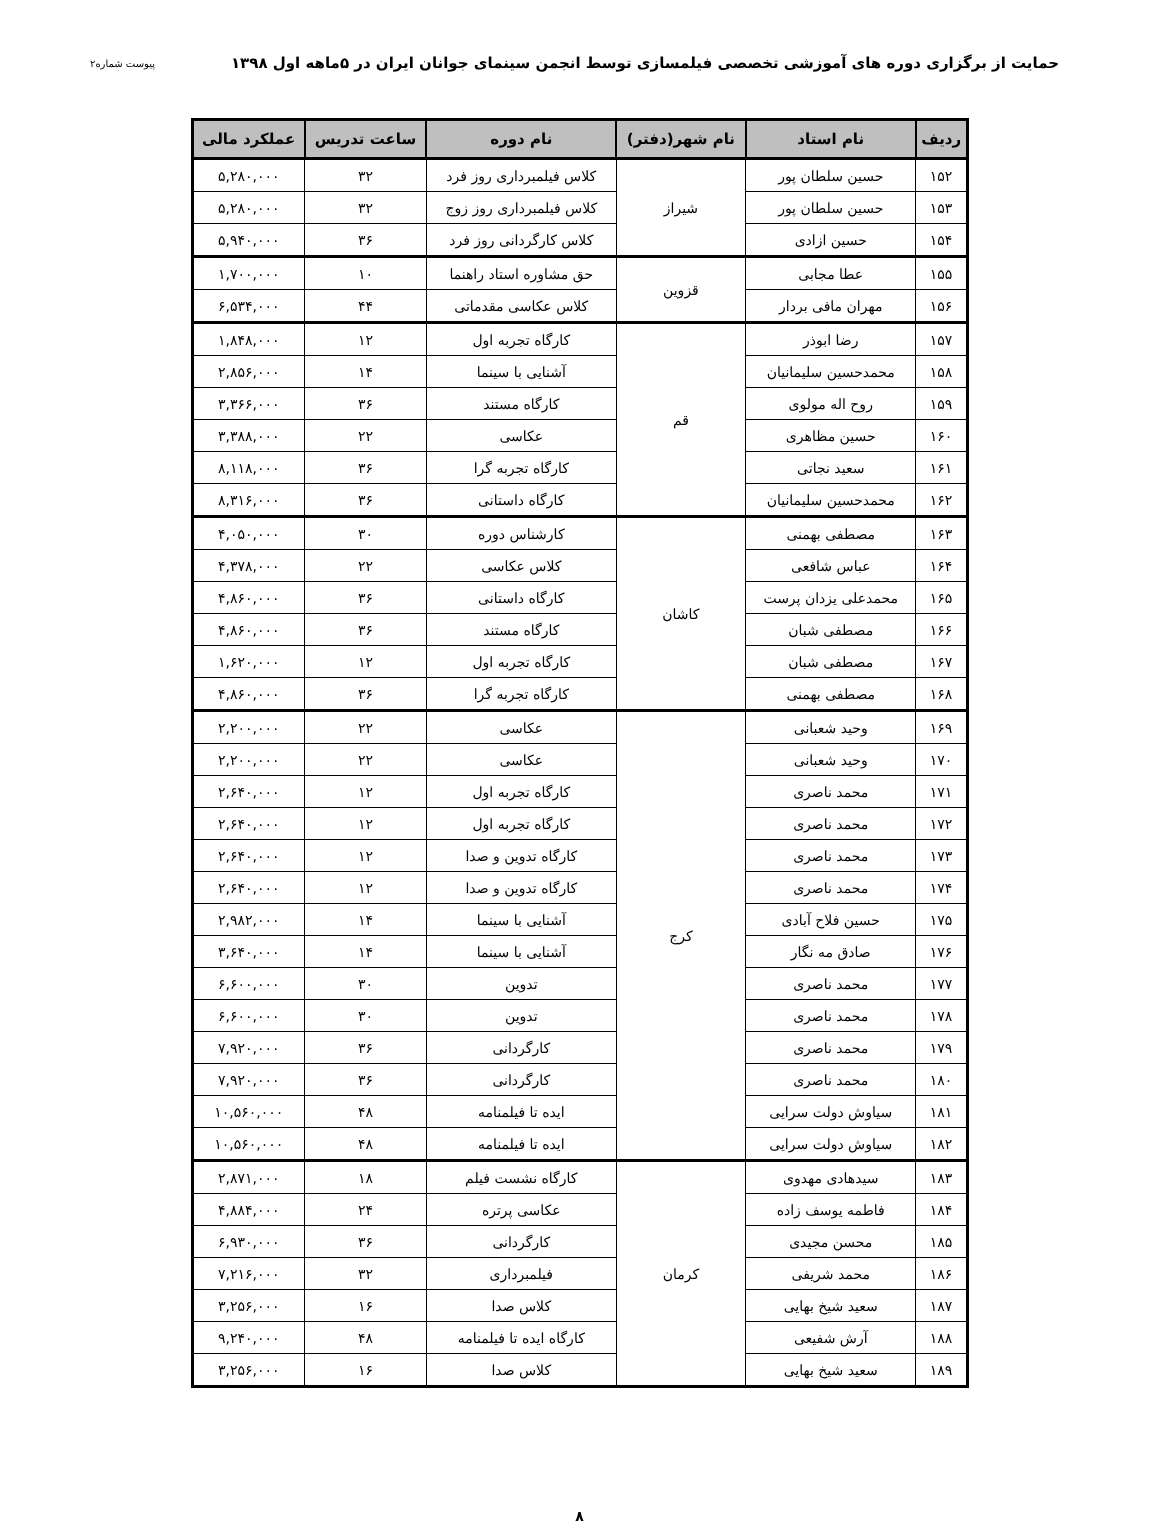حمایت از برگزاری دوره های آموزشی تخصصی فیلمسازی توسط انجمن سینمای جوانان ایران در ۵ماهه اول ۱۳۹۸ پیوست شماره۲
| ردیف | نام استاد | نام شهر(دفتر) | نام دوره | ساعت تدریس | عملکرد مالی |
| --- | --- | --- | --- | --- | --- |
| ۱۵۲ | حسین سلطان پور | شیراز | کلاس فیلمبرداری روز فرد | ۳۲ | ۵,۲۸۰,۰۰۰ |
| ۱۵۳ | حسین سلطان پور | | کلاس فیلمبرداری روز زوج | ۳۲ | ۵,۲۸۰,۰۰۰ |
| ۱۵۴ | حسین ازادی | | کلاس کارگردانی روز فرد | ۳۶ | ۵,۹۴۰,۰۰۰ |
| ۱۵۵ | عطا مجابی | قزوین | حق مشاوره استاد راهنما | ۱۰ | ۱,۷۰۰,۰۰۰ |
| ۱۵۶ | مهران مافی بردار | | کلاس عکاسی مقدماتی | ۴۴ | ۶,۵۳۴,۰۰۰ |
| ۱۵۷ | رضا ابوذر | قم | کارگاه تجربه اول | ۱۲ | ۱,۸۴۸,۰۰۰ |
| ۱۵۸ | محمدحسین سلیمانیان | | آشنایی با سینما | ۱۴ | ۲,۸۵۶,۰۰۰ |
| ۱۵۹ | روح اله مولوی | | کارگاه مستند | ۳۶ | ۳,۳۶۶,۰۰۰ |
| ۱۶۰ | حسین مظاهری | | عکاسی | ۲۲ | ۳,۳۸۸,۰۰۰ |
| ۱۶۱ | سعید نجاتی | | کارگاه تجربه گرا | ۳۶ | ۸,۱۱۸,۰۰۰ |
| ۱۶۲ | محمدحسین سلیمانیان | | کارگاه داستانی | ۳۶ | ۸,۳۱۶,۰۰۰ |
| ۱۶۳ | مصطفی بهمنی | کاشان | کارشناس دوره | ۳۰ | ۴,۰۵۰,۰۰۰ |
| ۱۶۴ | عباس شافعی | | کلاس عکاسی | ۲۲ | ۴,۳۷۸,۰۰۰ |
| ۱۶۵ | محمدعلی یزدان پرست | | کارگاه داستانی | ۳۶ | ۴,۸۶۰,۰۰۰ |
| ۱۶۶ | مصطفی شبان | | کارگاه مستند | ۳۶ | ۴,۸۶۰,۰۰۰ |
| ۱۶۷ | مصطفی شبان | | کارگاه تجربه اول | ۱۲ | ۱,۶۲۰,۰۰۰ |
| ۱۶۸ | مصطفی بهمنی | | کارگاه تجربه گرا | ۳۶ | ۴,۸۶۰,۰۰۰ |
| ۱۶۹ | وحید شعبانی | کرج | عکاسی | ۲۲ | ۲,۲۰۰,۰۰۰ |
| ۱۷۰ | وحید شعبانی | | عکاسی | ۲۲ | ۲,۲۰۰,۰۰۰ |
| ۱۷۱ | محمد ناصری | | کارگاه تجربه اول | ۱۲ | ۲,۶۴۰,۰۰۰ |
| ۱۷۲ | محمد ناصری | | کارگاه تجربه اول | ۱۲ | ۲,۶۴۰,۰۰۰ |
| ۱۷۳ | محمد ناصری | | کارگاه تدوین و صدا | ۱۲ | ۲,۶۴۰,۰۰۰ |
| ۱۷۴ | محمد ناصری | | کارگاه تدوین و صدا | ۱۲ | ۲,۶۴۰,۰۰۰ |
| ۱۷۵ | حسین فلاح آبادی | | آشنایی با سینما | ۱۴ | ۲,۹۸۲,۰۰۰ |
| ۱۷۶ | صادق مه نگار | | آشنایی با سینما | ۱۴ | ۳,۶۴۰,۰۰۰ |
| ۱۷۷ | محمد ناصری | | تدوین | ۳۰ | ۶,۶۰۰,۰۰۰ |
| ۱۷۸ | محمد ناصری | | تدوین | ۳۰ | ۶,۶۰۰,۰۰۰ |
| ۱۷۹ | محمد ناصری | | کارگردانی | ۳۶ | ۷,۹۲۰,۰۰۰ |
| ۱۸۰ | محمد ناصری | | کارگردانی | ۳۶ | ۷,۹۲۰,۰۰۰ |
| ۱۸۱ | سیاوش دولت سرایی | | ایده تا فیلمنامه | ۴۸ | ۱۰,۵۶۰,۰۰۰ |
| ۱۸۲ | سیاوش دولت سرایی | | ایده تا فیلمنامه | ۴۸ | ۱۰,۵۶۰,۰۰۰ |
| ۱۸۳ | سیدهادی مهدوی | کرمان | کارگاه نشست فیلم | ۱۸ | ۲,۸۷۱,۰۰۰ |
| ۱۸۴ | فاطمه یوسف زاده | | عکاسی پرتره | ۲۴ | ۴,۸۸۴,۰۰۰ |
| ۱۸۵ | محسن مجیدی | | کارگردانی | ۳۶ | ۶,۹۳۰,۰۰۰ |
| ۱۸۶ | محمد شریفی | | فیلمبرداری | ۳۲ | ۷,۲۱۶,۰۰۰ |
| ۱۸۷ | سعید شیخ بهایی | | کلاس صدا | ۱۶ | ۳,۲۵۶,۰۰۰ |
| ۱۸۸ | آرش شفیعی | | کارگاه ایده تا فیلمنامه | ۴۸ | ۹,۲۴۰,۰۰۰ |
| ۱۸۹ | سعید شیخ بهایی | | کلاس صدا | ۱۶ | ۳,۲۵۶,۰۰۰ |
۸